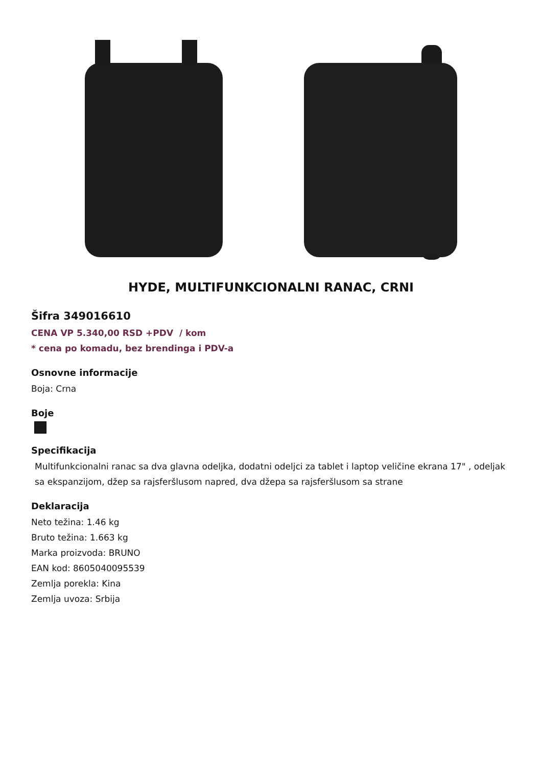HYDE, MULTIFUNKCIONALNI RANAC, CRNI
Šifra 349016610
CENA VP 5.340,00 RSD +PDV / kom
* cena po komadu, bez brendinga i PDV-a
Osnovne informacije
Boja: Crna
Boje
Specifikacija
Multifunkcionalni ranac sa dva glavna odeljka, dodatni odeljci za tablet i laptop veličine ekrana 17" , odeljak sa ekspanzijom, džep sa rajsferšlusom napred, dva džepa sa rajsferšlusom sa strane
Deklaracija
Neto težina: 1.46 kg
Bruto težina: 1.663 kg
Marka proizvoda: BRUNO
EAN kod: 8605040095539
Zemlja porekla: Kina
Zemlja uvoza: Srbija